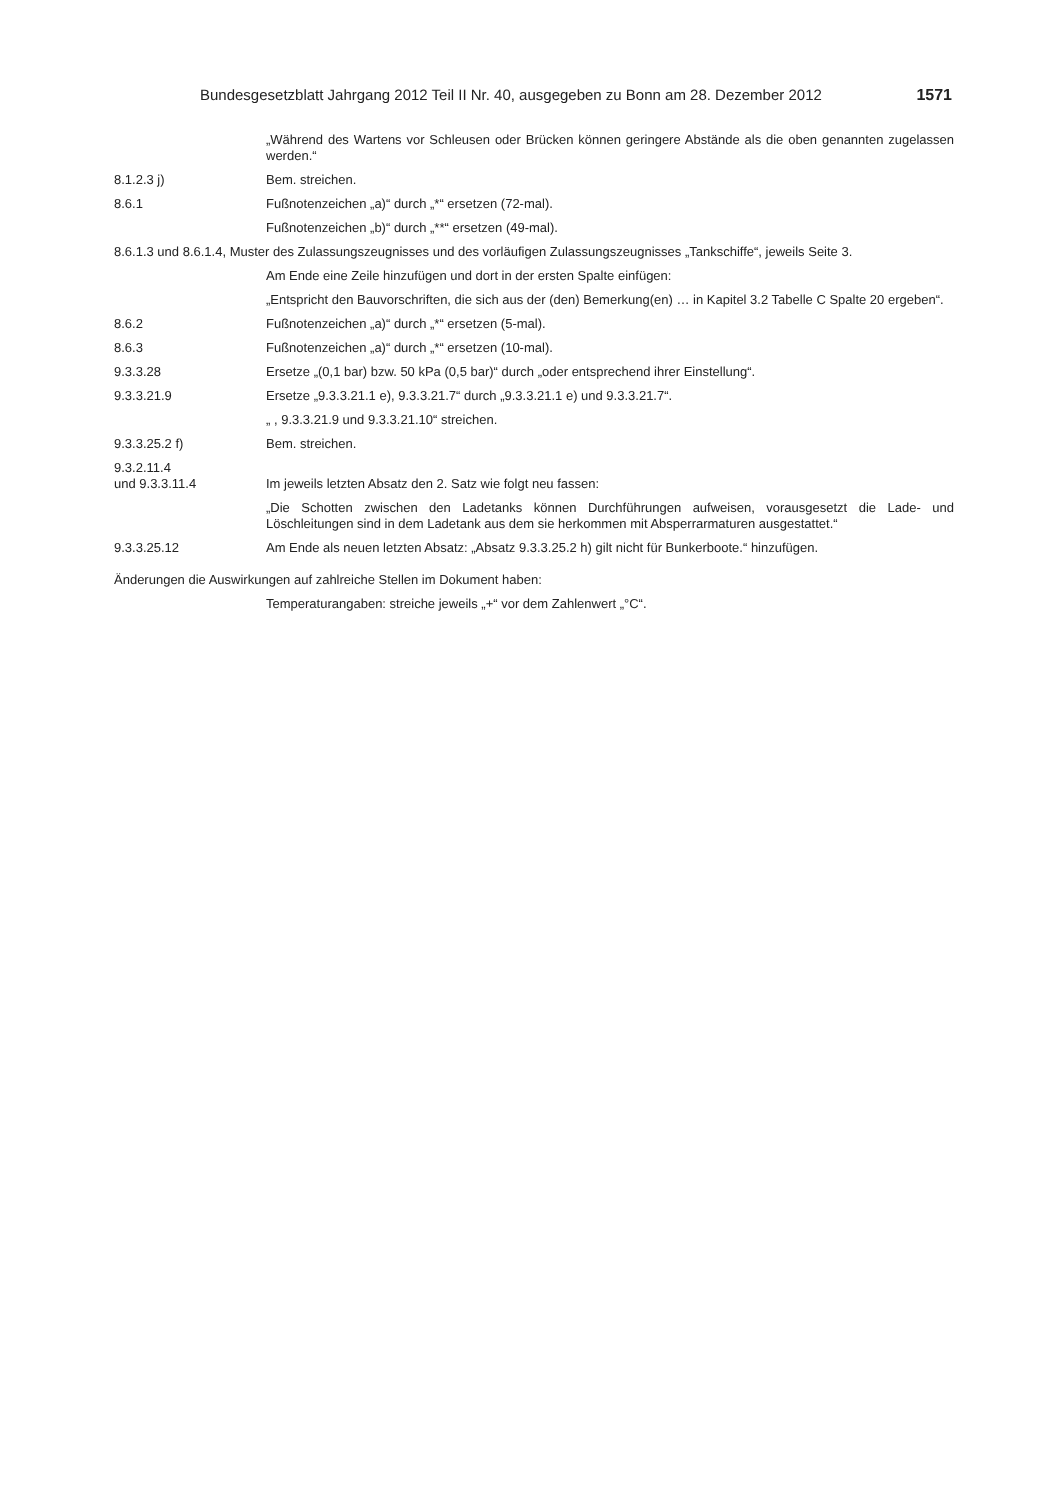Bundesgesetzblatt Jahrgang 2012 Teil II Nr. 40, ausgegeben zu Bonn am 28. Dezember 2012 1571
„Während des Wartens vor Schleusen oder Brücken können geringere Abstände als die oben genannten zugelassen werden.“
8.1.2.3 j) Bem. streichen.
8.6.1 Fußnotenzeichen „a)“ durch „*“ ersetzen (72-mal).
Fußnotenzeichen „b)“ durch „**“ ersetzen (49-mal).
8.6.1.3 und 8.6.1.4, Muster des Zulassungszeugnisses und des vorläufigen Zulassungszeugnisses „Tankschiffe“, jeweils Seite 3.
Am Ende eine Zeile hinzufügen und dort in der ersten Spalte einfügen:
„Entspricht den Bauvorschriften, die sich aus der (den) Bemerkung(en) … in Kapitel 3.2 Tabelle C Spalte 20 ergeben“.
8.6.2 Fußnotenzeichen „a)“ durch „*“ ersetzen (5-mal).
8.6.3 Fußnotenzeichen „a)“ durch „*“ ersetzen (10-mal).
9.3.3.28 Ersetze „(0,1 bar) bzw. 50 kPa (0,5 bar)“ durch „oder entsprechend ihrer Einstellung“.
9.3.3.21.9 Ersetze „9.3.3.21.1 e), 9.3.3.21.7“ durch „9.3.3.21.1 e) und 9.3.3.21.7“.
„ , 9.3.3.21.9 und 9.3.3.21.10“ streichen.
9.3.3.25.2 f) Bem. streichen.
9.3.2.11.4
und 9.3.3.11.4
Im jeweils letzten Absatz den 2. Satz wie folgt neu fassen:
„Die Schotten zwischen den Ladetanks können Durchführungen aufweisen, vorausgesetzt die Lade- und Löschleitungen sind in dem Ladetank aus dem sie herkommen mit Absperrarmaturen ausgestattet.“
9.3.3.25.12 Am Ende als neuen letzten Absatz: „Absatz 9.3.3.25.2 h) gilt nicht für Bunkerboote.“ hinzufügen.
Änderungen die Auswirkungen auf zahlreiche Stellen im Dokument haben:
Temperaturangaben: streiche jeweils „+“ vor dem Zahlenwert „°C“.